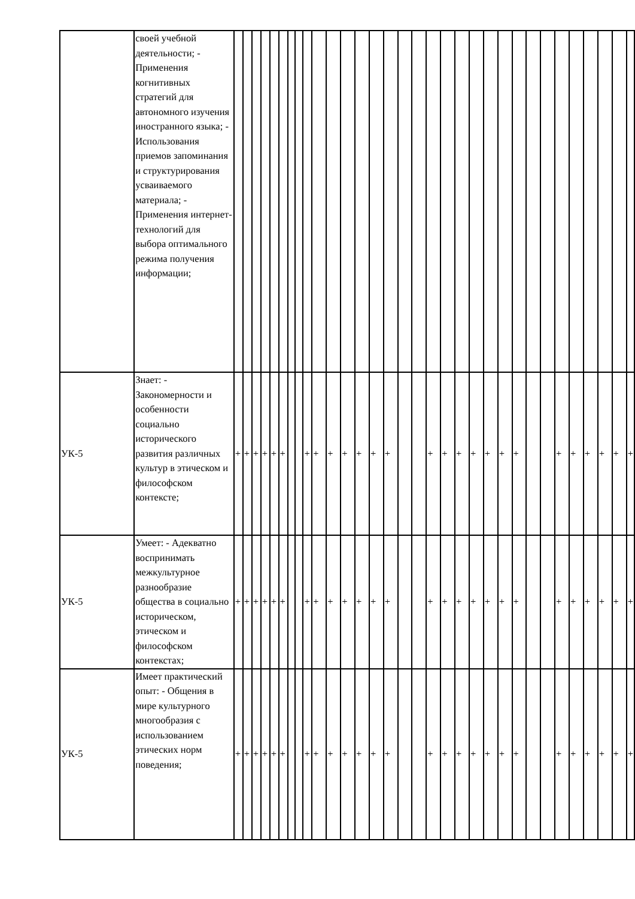| | своей учебной деятельности; - Применения когнитивных стратегий для автономного изучения иностранного языка; - Использования приемов запоминания и структурирования усваиваемого материала; - Применения интернет-технологий для выбора оптимального режима получения информации; | | | | | | | | | | | | | | | | | | | | | | | | | | | | | | | | |
| УК-5 | Знает: - Закономерности и особенности социально исторического развития различных культур в этическом и философском контексте; | + | + | + | + | + | + | | | + | + | + | + | + | + | + | | | + | + | + | + | + | + | + | | | + | + | + | + | + | + |
| УК-5 | Умеет: - Адекватно воспринимать межкультурное разнообразие общества в социально историческом, этическом и философском контекстах; | + | + | + | + | + | + | | | + | + | + | + | + | + | + | | | + | + | + | + | + | + | + | | | + | + | + | + | + | + |
| УК-5 | Имеет практический опыт: - Общения в мире культурного многообразия с использованием этических норм поведения; | + | + | + | + | + | + | | | + | + | + | + | + | + | + | | | + | + | + | + | + | + | + | | | + | + | + | + | + | + |